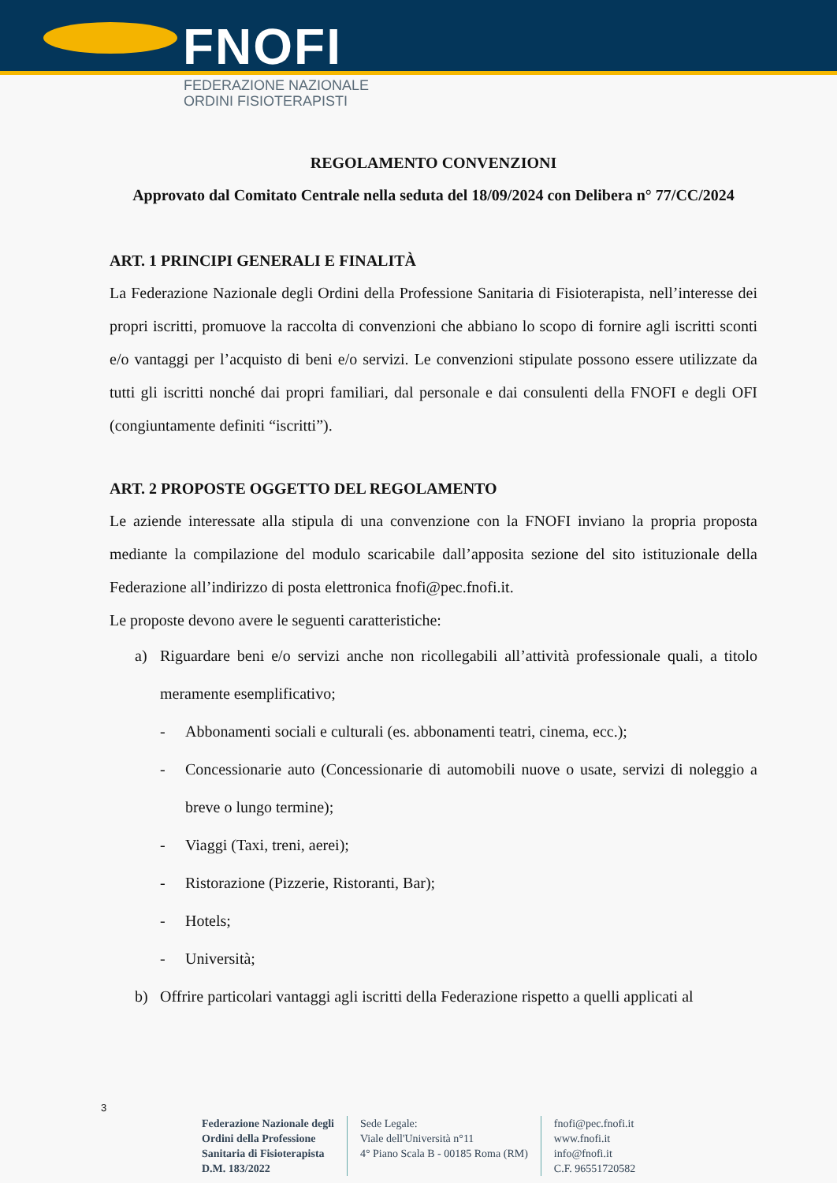FNOFI
FEDERAZIONE NAZIONALE
ORDINI FISIOTERAPISTI
REGOLAMENTO CONVENZIONI
Approvato dal Comitato Centrale nella seduta del 18/09/2024 con Delibera n° 77/CC/2024
ART. 1 PRINCIPI GENERALI E FINALITÀ
La Federazione Nazionale degli Ordini della Professione Sanitaria di Fisioterapista, nell’interesse dei propri iscritti, promuove la raccolta di convenzioni che abbiano lo scopo di fornire agli iscritti sconti e/o vantaggi per l’acquisto di beni e/o servizi. Le convenzioni stipulate possono essere utilizzate da tutti gli iscritti nonché dai propri familiari, dal personale e dai consulenti della FNOFI e degli OFI (congiuntamente definiti “iscritti”).
ART. 2 PROPOSTE OGGETTO DEL REGOLAMENTO
Le aziende interessate alla stipula di una convenzione con la FNOFI inviano la propria proposta mediante la compilazione del modulo scaricabile dall’apposita sezione del sito istituzionale della Federazione all’indirizzo di posta elettronica fnofi@pec.fnofi.it.
Le proposte devono avere le seguenti caratteristiche:
a) Riguardare beni e/o servizi anche non ricollegabili all’attività professionale quali, a titolo meramente esemplificativo;
- Abbonamenti sociali e culturali (es. abbonamenti teatri, cinema, ecc.);
- Concessionarie auto (Concessionarie di automobili nuove o usate, servizi di noleggio a breve o lungo termine);
- Viaggi (Taxi, treni, aerei);
- Ristorazione (Pizzerie, Ristoranti, Bar);
- Hotels;
- Università;
b) Offrire particolari vantaggi agli iscritti della Federazione rispetto a quelli applicati al
3
Federazione Nazionale degli
Ordini della Professione
Sanitaria di Fisioterapista
D.M. 183/2022
Sede Legale:
Viale dell'Università n°11
4° Piano Scala B - 00185 Roma (RM)
fnofi@pec.fnofi.it
www.fnofi.it
info@fnofi.it
C.F. 96551720582